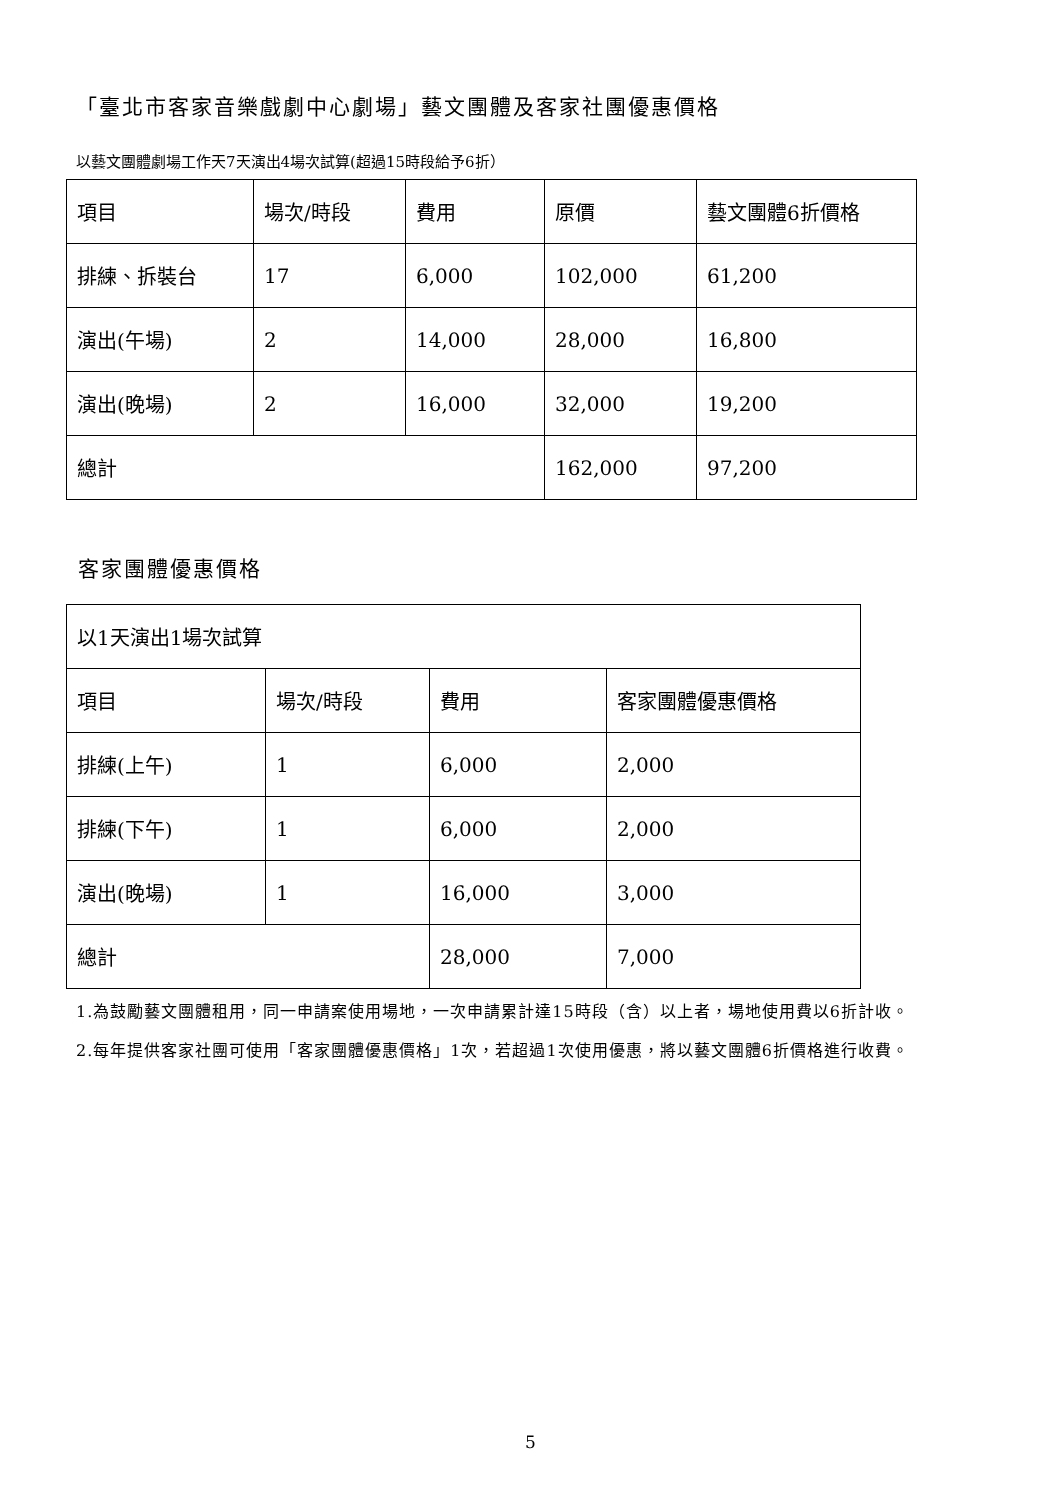「臺北市客家音樂戲劇中心劇場」藝文團體及客家社團優惠價格
以藝文團體劇場工作天7天演出4場次試算(超過15時段給予6折）
| 項目 | 場次/時段 | 費用 | 原價 | 藝文團體6折價格 |
| 排練、拆裝台 | 17 | 6,000 | 102,000 | 61,200 |
| 演出(午場) | 2 | 14,000 | 28,000 | 16,800 |
| 演出(晚場) | 2 | 16,000 | 32,000 | 19,200 |
| 總計 | | | 162,000 | 97,200 |
客家團體優惠價格
| 以1天演出1場次試算 | | | |
| 項目 | 場次/時段 | 費用 | 客家團體優惠價格 |
| 排練(上午) | 1 | 6,000 | 2,000 |
| 排練(下午) | 1 | 6,000 | 2,000 |
| 演出(晚場) | 1 | 16,000 | 3,000 |
| 總計 | | 28,000 | 7,000 |
1.為鼓勵藝文團體租用，同一申請案使用場地，一次申請累計達15時段（含）以上者，場地使用費以6折計收。
2.每年提供客家社團可使用「客家團體優惠價格」1次，若超過1次使用優惠，將以藝文團體6折價格進行收費。
5